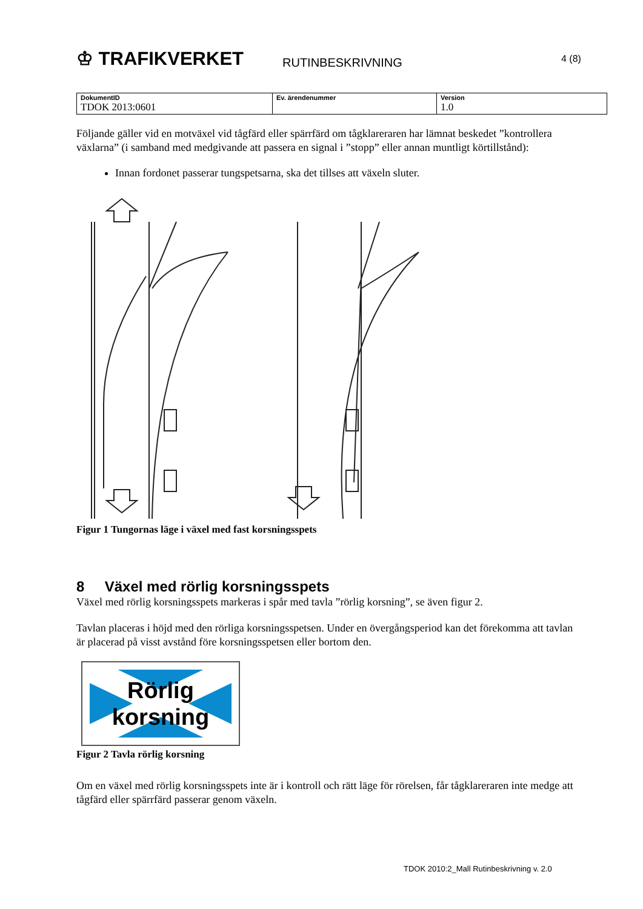♔ TRAFIKVERKET
RUTINBESKRIVNING
4 (8)
| DokumentID TDOK 2013:0601 | Ev. ärendenummer | Version 1.0 |
Följande gäller vid en motväxel vid tågfärd eller spärrfärd om tågklareraren har lämnat beskedet ”kontrollera växlarna” (i samband med medgivande att passera en signal i ”stopp” eller annan muntligt körtillstånd):
Innan fordonet passerar tungspetsarna, ska det tillses att växeln sluter.
Figur 1 Tungornas läge i växel med fast korsningsspets
8 Växel med rörlig korsningsspets
Växel med rörlig korsningsspets markeras i spår med tavla ”rörlig korsning”, se även figur 2.
Tavlan placeras i höjd med den rörliga korsningsspetsen. Under en övergångsperiod kan det förekomma att tavlan är placerad på visst avstånd före korsningsspetsen eller bortom den.
Rörlig
korsning
Figur 2 Tavla rörlig korsning
Om en växel med rörlig korsningsspets inte är i kontroll och rätt läge för rörelsen, får tågklareraren inte medge att tågfärd eller spärrfärd passerar genom växeln.
TDOK 2010:2_Mall Rutinbeskrivning v. 2.0